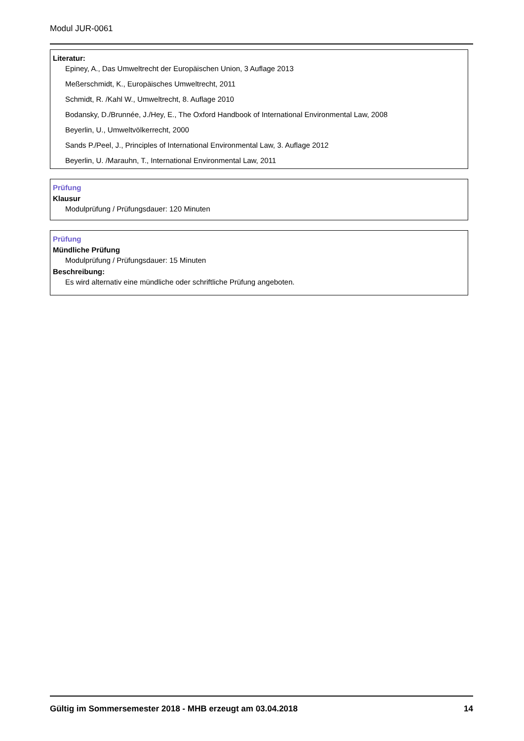Modul JUR-0061
Literatur:
Epiney, A., Das Umweltrecht der Europäischen Union, 3 Auflage 2013
Meßerschmidt, K., Europäisches Umweltrecht, 2011
Schmidt, R. /Kahl W., Umweltrecht, 8. Auflage 2010
Bodansky, D./Brunnée, J./Hey, E., The Oxford Handbook of International Environmental Law, 2008
Beyerlin, U., Umweltvölkerrecht, 2000
Sands P./Peel, J., Principles of International Environmental Law, 3. Auflage 2012
Beyerlin, U. /Marauhn, T., International Environmental Law, 2011
Prüfung
Klausur
Modulprüfung / Prüfungsdauer: 120 Minuten
Prüfung
Mündliche Prüfung
Modulprüfung / Prüfungsdauer: 15 Minuten
Beschreibung:
Es wird alternativ eine mündliche oder schriftliche Prüfung angeboten.
Gültig im Sommersemester 2018 - MHB erzeugt am 03.04.2018 14